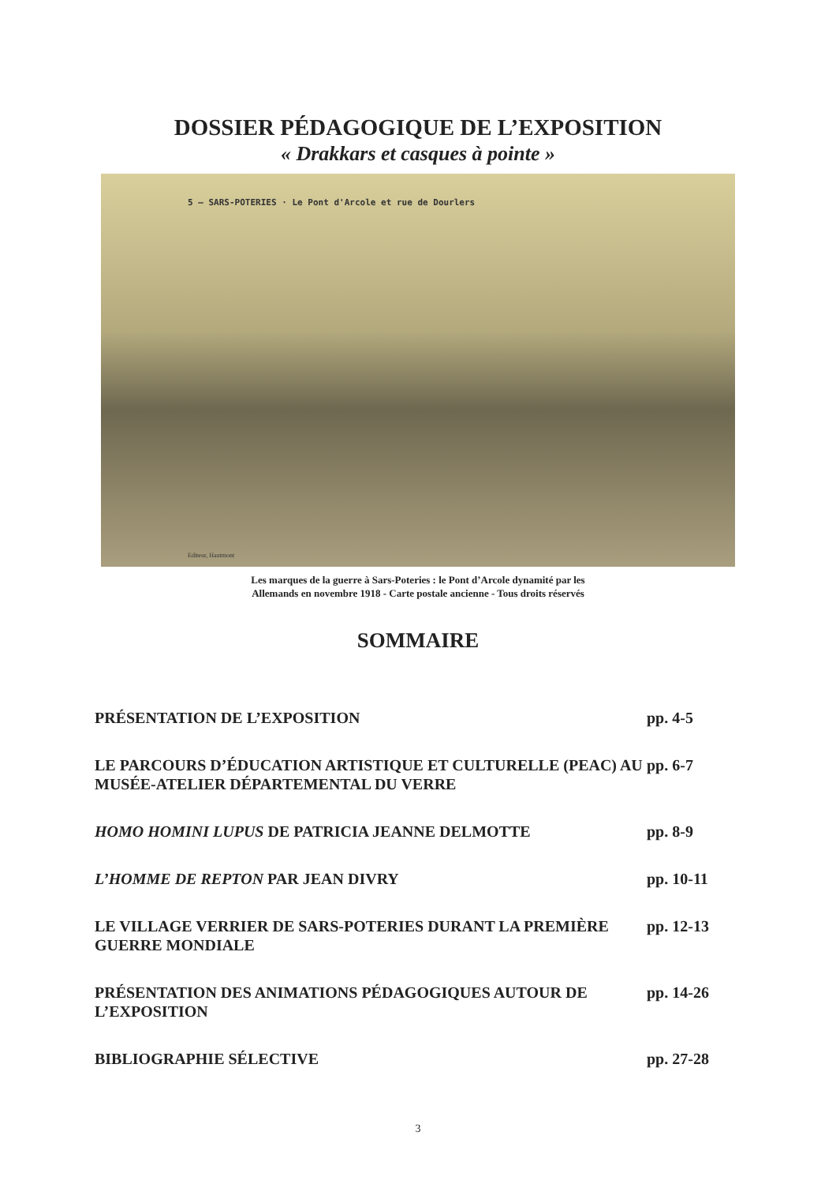DOSSIER PÉDAGOGIQUE DE L’EXPOSITION
« Drakkars et casques à pointe »
5 — SARS-POTERIES · Le Pont d'Arcole et rue de Dourlers
Editeur, Hautmont
Les marques de la guerre à Sars-Poteries : le Pont d’Arcole dynamité par les
Allemands en novembre 1918 - Carte postale ancienne - Tous droits réservés
SOMMAIRE
PRÉSENTATION DE L’EXPOSITION pp. 4-5
LE PARCOURS D’ÉDUCATION ARTISTIQUE ET CULTURELLE (PEAC) AU MUSÉE-ATELIER DÉPARTEMENTAL DU VERRE
pp. 6-7
HOMO HOMINI LUPUS DE PATRICIA JEANNE DELMOTTE
pp. 8-9
L’HOMME DE REPTON PAR JEAN DIVRY
pp. 10-11
LE VILLAGE VERRIER DE SARS-POTERIES DURANT LA PREMIÈRE GUERRE MONDIALE
pp. 12-13
PRÉSENTATION DES ANIMATIONS PÉDAGOGIQUES AUTOUR DE L’EXPOSITION
pp. 14-26
BIBLIOGRAPHIE SÉLECTIVE pp. 27-28
3